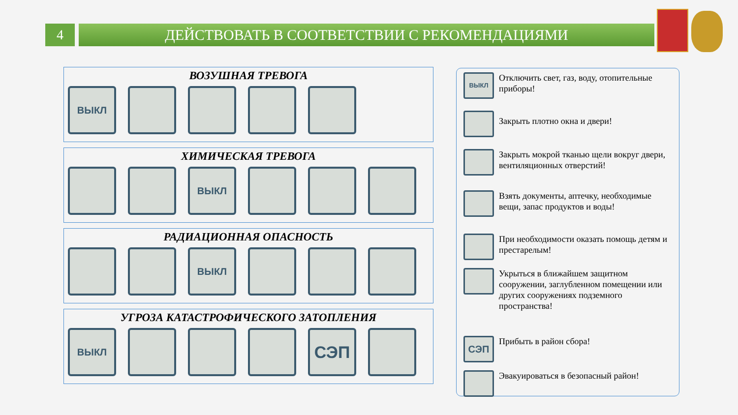4 ДЕЙСТВОВАТЬ В СООТВЕТСТВИИ С РЕКОМЕНДАЦИЯМИ
ВОЗУШНАЯ ТРЕВОГА
ВЫКЛ
ХИМИЧЕСКАЯ ТРЕВОГА
ВЫКЛ
РАДИАЦИОННАЯ ОПАСНОСТЬ
ВЫКЛ
УГРОЗА КАТАСТРОФИЧЕСКОГО ЗАТОПЛЕНИЯ
ВЫКЛ
СЭП
ВЫКЛ
Отключить свет, газ, воду, отопительные приборы!
Закрыть плотно окна и двери!
Закрыть мокрой тканью щели вокруг двери, вентиляционных отверстий!
Взять документы, аптечку, необходимые вещи, запас продуктов и воды!
При необходимости оказать помощь детям и престарелым!
Укрыться в ближайшем защитном сооружении, заглубленном помещении или других сооружениях подземного пространства!
СЭП
Прибыть в район сбора!
Эвакуироваться в безопасный район!